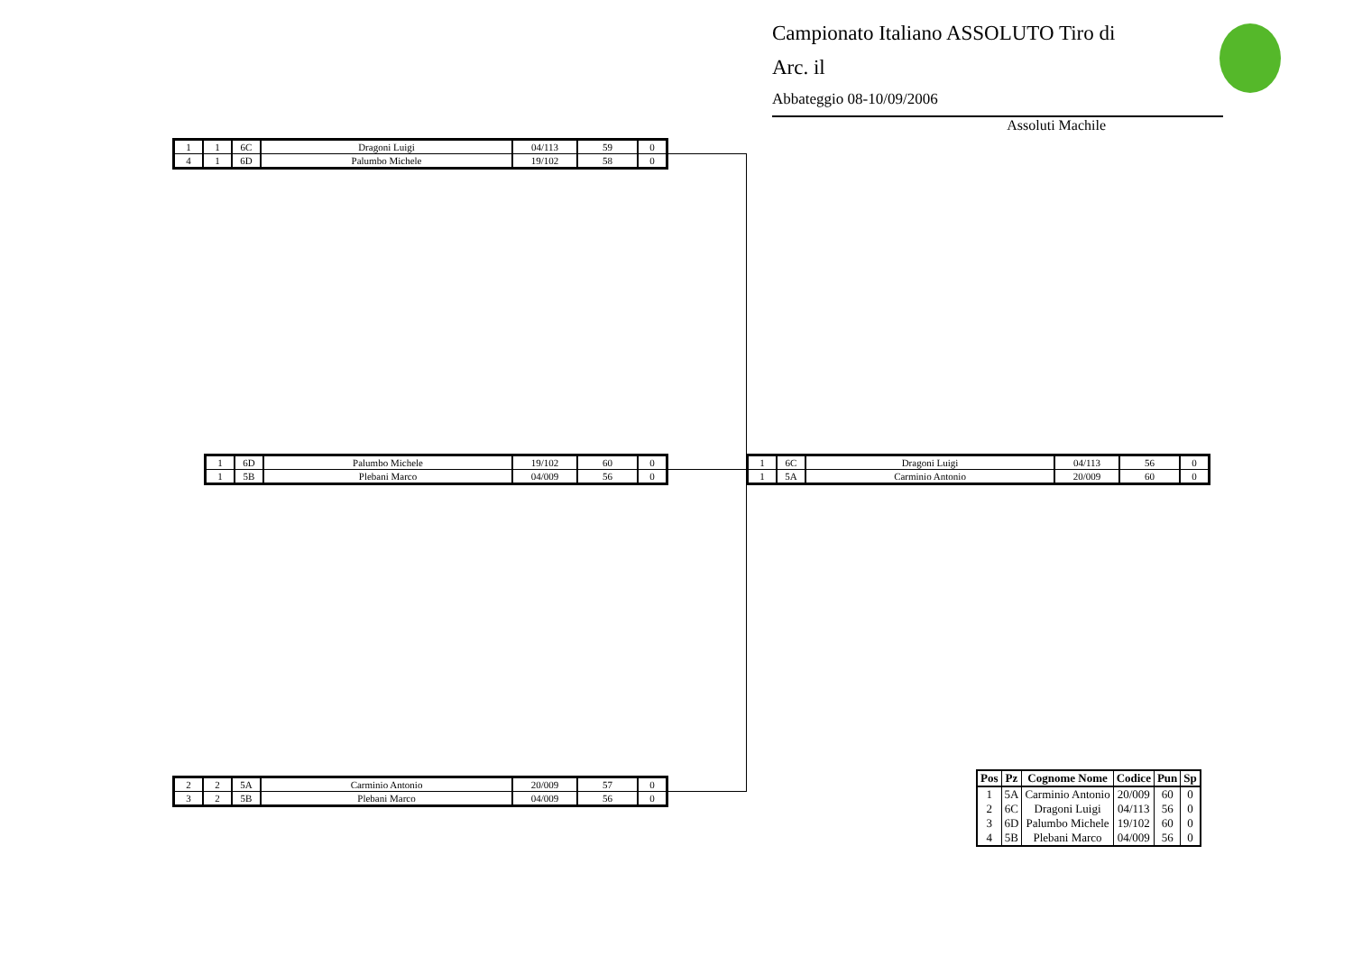Campionato Italiano ASSOLUTO Tiro di
Arc. il
Abbateggio 08-10/09/2006
Assoluti Machile
| 1 | 1 | 6C | Dragoni Luigi | 04/113 | 59 | 0 |
| 4 | 1 | 6D | Palumbo Michele | 19/102 | 58 | 0 |
| 1 | 6D | Palumbo Michele | 19/102 | 60 | 0 |
| 1 | 5B | Plebani Marco | 04/009 | 56 | 0 |
| 1 | 6C | Dragoni Luigi | 04/113 | 56 | 0 |
| 1 | 5A | Carminio Antonio | 20/009 | 60 | 0 |
| 2 | 2 | 5A | Carminio Antonio | 20/009 | 57 | 0 |
| 3 | 2 | 5B | Plebani Marco | 04/009 | 56 | 0 |
| Pos | Pz | Cognome Nome | Codice | Pun | Sp |
| --- | --- | --- | --- | --- | --- |
| 1 | 5A | Carminio Antonio | 20/009 | 60 | 0 |
| 2 | 6C | Dragoni Luigi | 04/113 | 56 | 0 |
| 3 | 6D | Palumbo Michele | 19/102 | 60 | 0 |
| 4 | 5B | Plebani Marco | 04/009 | 56 | 0 |